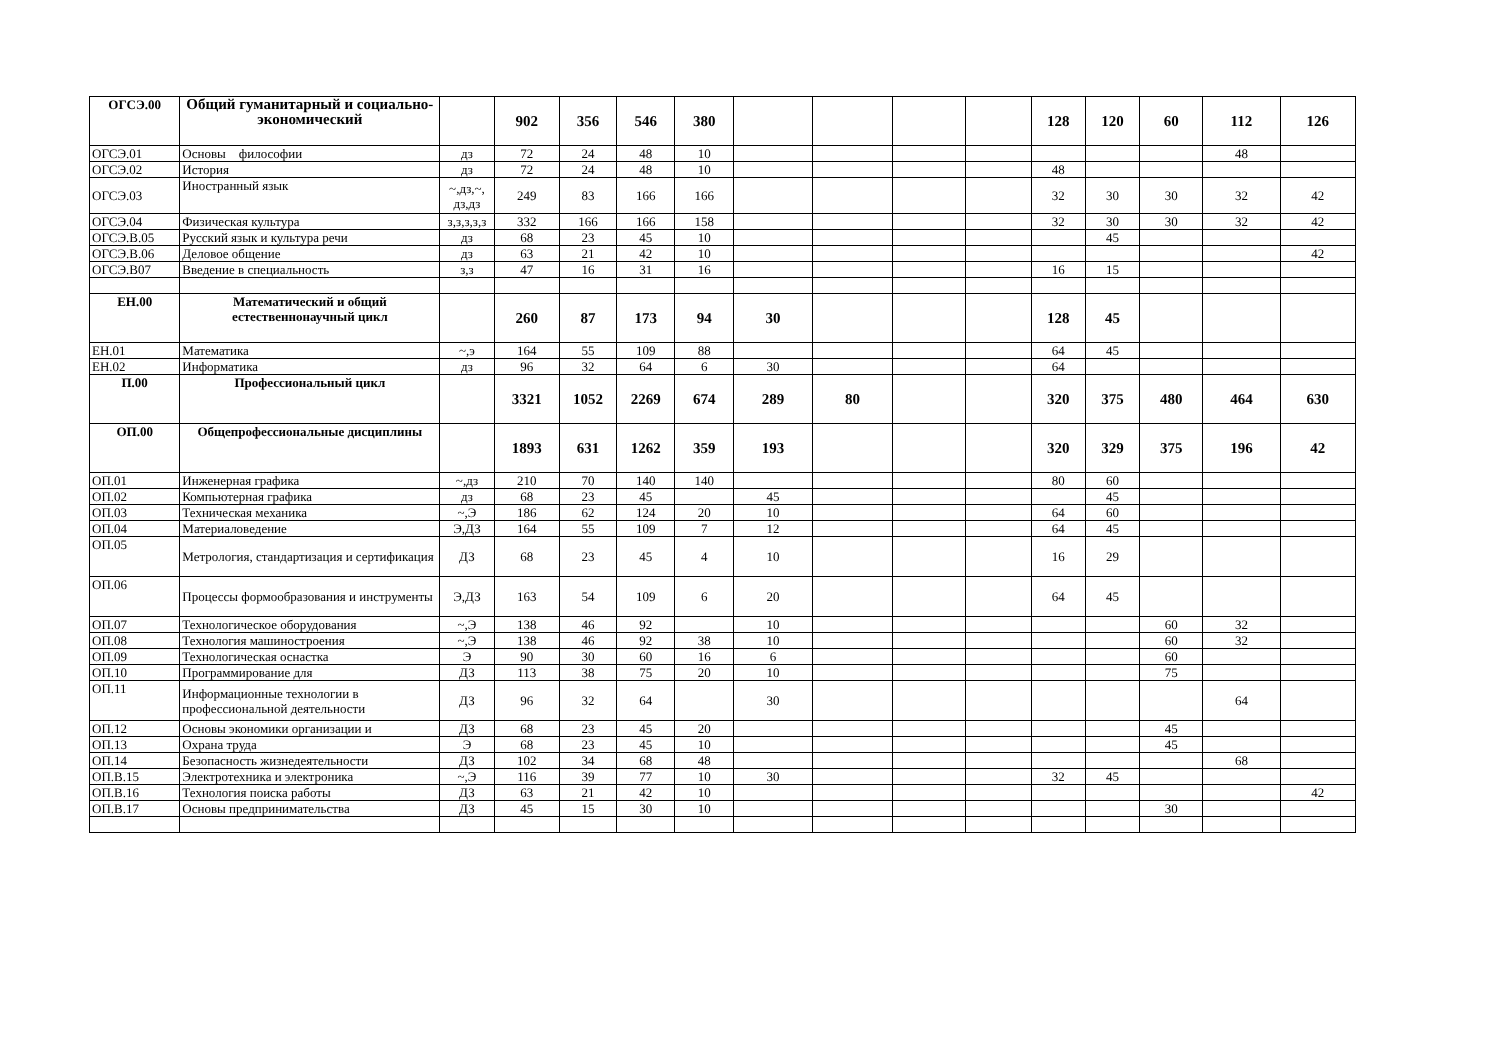| ОГСЭ.00 | Общий гуманитарный и социально-экономический | | 902 | 356 | 546 | 380 | | | | | 128 | 120 | 60 | 112 | 126 |
| ОГСЭ.01 | Основы философии | дз | 72 | 24 | 48 | 10 | | | | | | | | 48 | |
| ОГСЭ.02 | История | дз | 72 | 24 | 48 | 10 | | | | | 48 | | | | |
| ОГСЭ.03 | Иностранный язык | ~,дз,~, дз,дз | 249 | 83 | 166 | 166 | | | | | 32 | 30 | 30 | 32 | 42 |
| ОГСЭ.04 | Физическая культура | з,з,з,з,з | 332 | 166 | 166 | 158 | | | | | 32 | 30 | 30 | 32 | 42 |
| ОГСЭ.В.05 | Русский язык и культура речи | дз | 68 | 23 | 45 | 10 | | | | | | 45 | | | |
| ОГСЭ.В.06 | Деловое общение | дз | 63 | 21 | 42 | 10 | | | | | | | | | 42 |
| ОГСЭ.В07 | Введение в специальность | з,з | 47 | 16 | 31 | 16 | | | | | 16 | 15 | | | |
| ЕН.00 | Математический и общий естественнонаучный цикл | | 260 | 87 | 173 | 94 | 30 | | | | 128 | 45 | | | |
| ЕН.01 | Математика | ~,э | 164 | 55 | 109 | 88 | | | | | 64 | 45 | | | |
| ЕН.02 | Информатика | дз | 96 | 32 | 64 | 6 | 30 | | | | 64 | | | | |
| П.00 | Профессиональный цикл | | 3321 | 1052 | 2269 | 674 | 289 | 80 | | | 320 | 375 | 480 | 464 | 630 |
| ОП.00 | Общепрофессиональные дисциплины | | 1893 | 631 | 1262 | 359 | 193 | | | | 320 | 329 | 375 | 196 | 42 |
| ОП.01 | Инженерная графика | ~,дз | 210 | 70 | 140 | 140 | | | | | 80 | 60 | | | |
| ОП.02 | Компьютерная графика | дз | 68 | 23 | 45 | | 45 | | | | | 45 | | | |
| ОП.03 | Техническая механика | ~,Э | 186 | 62 | 124 | 20 | 10 | | | | 64 | 60 | | | |
| ОП.04 | Материаловедение | Э,ДЗ | 164 | 55 | 109 | 7 | 12 | | | | 64 | 45 | | | |
| ОП.05 | Метрология, стандартизация и сертификация | ДЗ | 68 | 23 | 45 | 4 | 10 | | | | 16 | 29 | | | |
| ОП.06 | Процессы формообразования и инструменты | Э,ДЗ | 163 | 54 | 109 | 6 | 20 | | | | 64 | 45 | | | |
| ОП.07 | Технологическое оборудования | ~,Э | 138 | 46 | 92 | | 10 | | | | | | 60 | 32 | |
| ОП.08 | Технология машиностроения | ~,Э | 138 | 46 | 92 | 38 | 10 | | | | | | 60 | 32 | |
| ОП.09 | Технологическая оснастка | Э | 90 | 30 | 60 | 16 | 6 | | | | | | 60 | | |
| ОП.10 | Программирование для | ДЗ | 113 | 38 | 75 | 20 | 10 | | | | | | 75 | | |
| ОП.11 | Информационные технологии в профессиональной деятельности | ДЗ | 96 | 32 | 64 | | 30 | | | | | | | 64 | |
| ОП.12 | Основы экономики организации и | ДЗ | 68 | 23 | 45 | 20 | | | | | | | 45 | | |
| ОП.13 | Охрана труда | Э | 68 | 23 | 45 | 10 | | | | | | | 45 | | |
| ОП.14 | Безопасность жизнедеятельности | ДЗ | 102 | 34 | 68 | 48 | | | | | | | | 68 | |
| ОП.В.15 | Электротехника и электроника | ~,Э | 116 | 39 | 77 | 10 | 30 | | | | 32 | 45 | | | |
| ОП.В.16 | Технология поиска работы | ДЗ | 63 | 21 | 42 | 10 | | | | | | | | | 42 |
| ОП.В.17 | Основы предпринимательства | ДЗ | 45 | 15 | 30 | 10 | | | | | | | 30 | | |